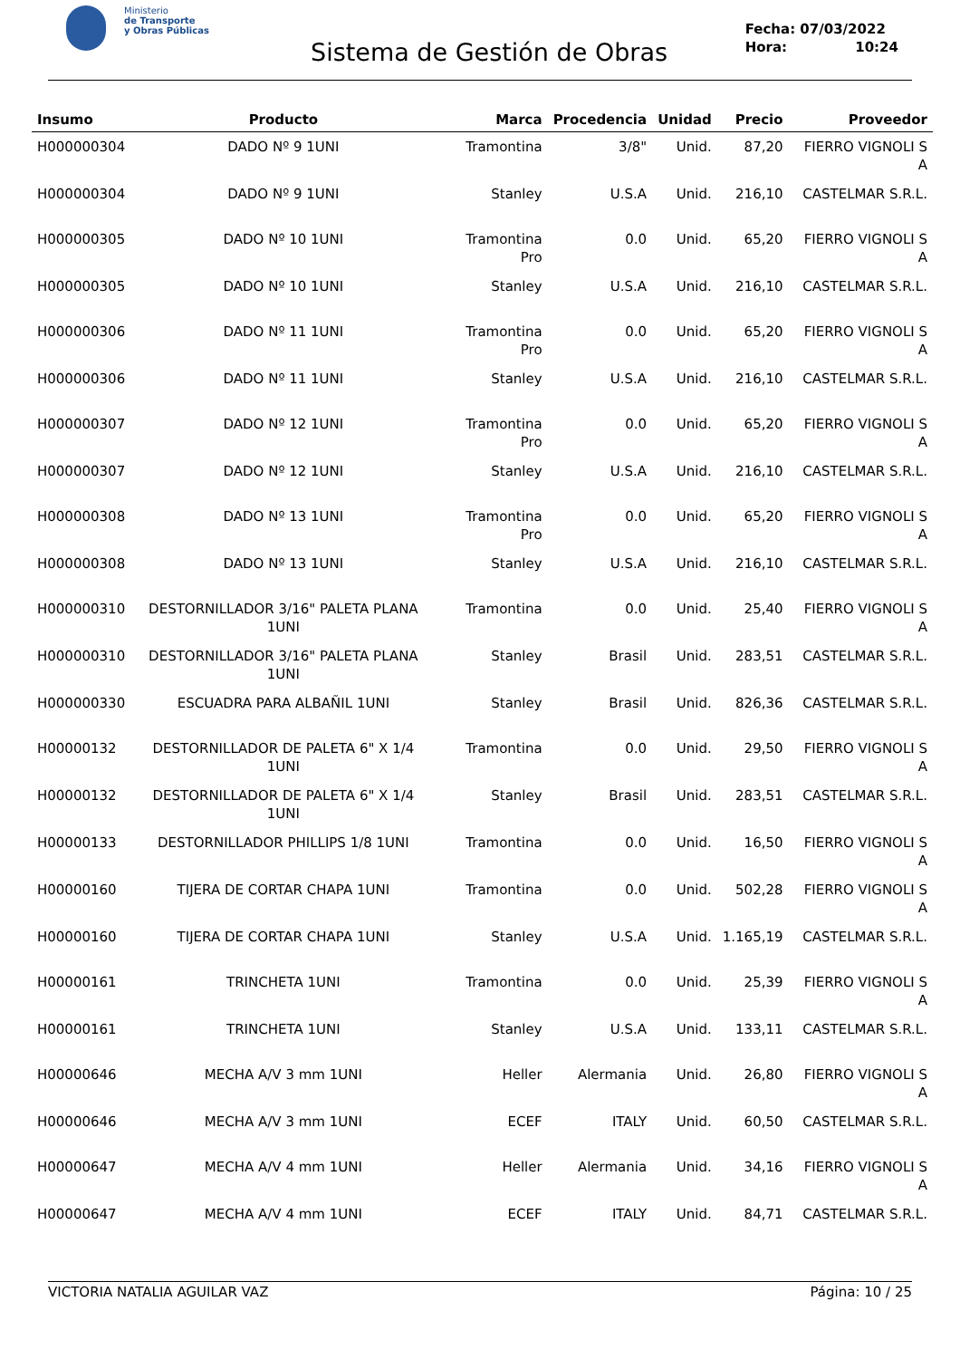Ministerio
de Transporte
y Obras Públicas
Sistema de Gestión de Obras
Fecha: 07/03/2022
Hora: 10:24
| Insumo | Producto | Marca | Procedencia | Unidad | Precio | Proveedor |
| --- | --- | --- | --- | --- | --- | --- |
| H000000304 | DADO Nº 9 1UNI | Tramontina | 3/8" | Unid. | 87,20 | FIERRO VIGNOLI S A |
| H000000304 | DADO Nº 9 1UNI | Stanley | U.S.A | Unid. | 216,10 | CASTELMAR S.R.L. |
| H000000305 | DADO Nº 10 1UNI | Tramontina Pro | 0.0 | Unid. | 65,20 | FIERRO VIGNOLI S A |
| H000000305 | DADO Nº 10 1UNI | Stanley | U.S.A | Unid. | 216,10 | CASTELMAR S.R.L. |
| H000000306 | DADO Nº 11 1UNI | Tramontina Pro | 0.0 | Unid. | 65,20 | FIERRO VIGNOLI S A |
| H000000306 | DADO Nº 11 1UNI | Stanley | U.S.A | Unid. | 216,10 | CASTELMAR S.R.L. |
| H000000307 | DADO Nº 12 1UNI | Tramontina Pro | 0.0 | Unid. | 65,20 | FIERRO VIGNOLI S A |
| H000000307 | DADO Nº 12 1UNI | Stanley | U.S.A | Unid. | 216,10 | CASTELMAR S.R.L. |
| H000000308 | DADO Nº 13 1UNI | Tramontina Pro | 0.0 | Unid. | 65,20 | FIERRO VIGNOLI S A |
| H000000308 | DADO Nº 13 1UNI | Stanley | U.S.A | Unid. | 216,10 | CASTELMAR S.R.L. |
| H000000310 | DESTORNILLADOR 3/16" PALETA PLANA 1UNI | Tramontina | 0.0 | Unid. | 25,40 | FIERRO VIGNOLI S A |
| H000000310 | DESTORNILLADOR 3/16" PALETA PLANA 1UNI | Stanley | Brasil | Unid. | 283,51 | CASTELMAR S.R.L. |
| H000000330 | ESCUADRA PARA ALBAÑIL 1UNI | Stanley | Brasil | Unid. | 826,36 | CASTELMAR S.R.L. |
| H00000132 | DESTORNILLADOR DE PALETA 6" X 1/4 1UNI | Tramontina | 0.0 | Unid. | 29,50 | FIERRO VIGNOLI S A |
| H00000132 | DESTORNILLADOR DE PALETA 6" X 1/4 1UNI | Stanley | Brasil | Unid. | 283,51 | CASTELMAR S.R.L. |
| H00000133 | DESTORNILLADOR PHILLIPS 1/8 1UNI | Tramontina | 0.0 | Unid. | 16,50 | FIERRO VIGNOLI S A |
| H00000160 | TIJERA DE CORTAR CHAPA 1UNI | Tramontina | 0.0 | Unid. | 502,28 | FIERRO VIGNOLI S A |
| H00000160 | TIJERA DE CORTAR CHAPA 1UNI | Stanley | U.S.A | Unid. | 1.165,19 | CASTELMAR S.R.L. |
| H00000161 | TRINCHETA 1UNI | Tramontina | 0.0 | Unid. | 25,39 | FIERRO VIGNOLI S A |
| H00000161 | TRINCHETA 1UNI | Stanley | U.S.A | Unid. | 133,11 | CASTELMAR S.R.L. |
| H00000646 | MECHA A/V 3 mm 1UNI | Heller | Alermania | Unid. | 26,80 | FIERRO VIGNOLI S A |
| H00000646 | MECHA A/V 3 mm 1UNI | ECEF | ITALY | Unid. | 60,50 | CASTELMAR S.R.L. |
| H00000647 | MECHA A/V 4 mm 1UNI | Heller | Alermania | Unid. | 34,16 | FIERRO VIGNOLI S A |
| H00000647 | MECHA A/V 4 mm 1UNI | ECEF | ITALY | Unid. | 84,71 | CASTELMAR S.R.L. |
VICTORIA NATALIA AGUILAR VAZ Página: 10 / 25